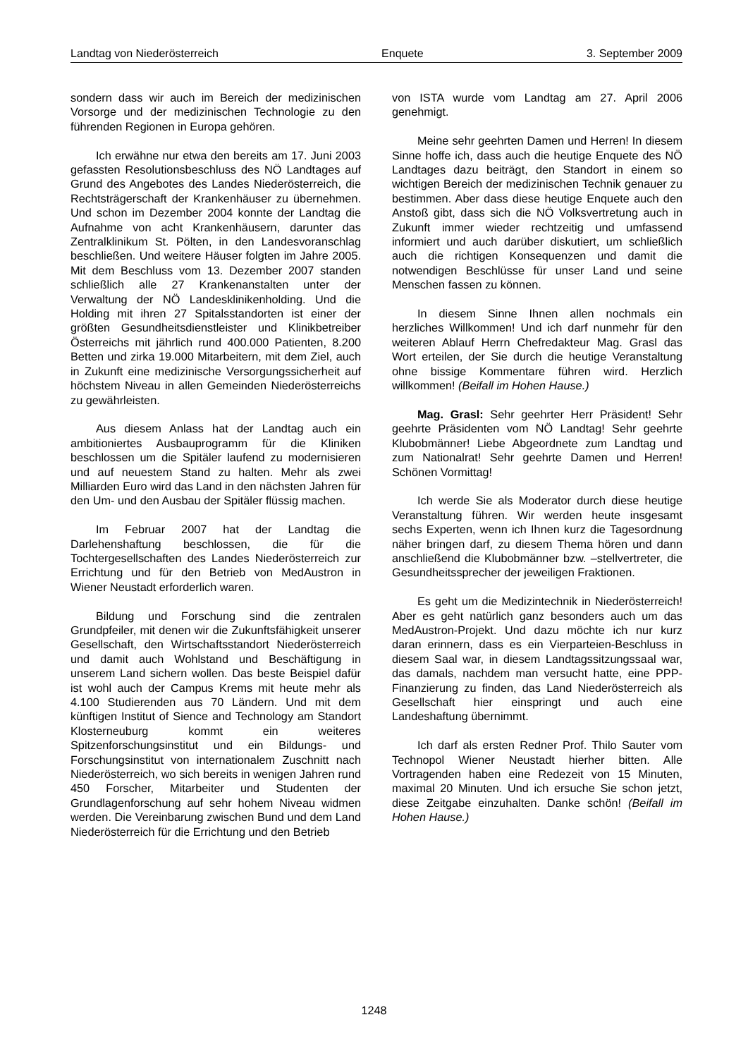Landtag von Niederösterreich Enquete 3. September 2009
sondern dass wir auch im Bereich der medizinischen Vorsorge und der medizinischen Technologie zu den führenden Regionen in Europa gehören.
Ich erwähne nur etwa den bereits am 17. Juni 2003 gefassten Resolutionsbeschluss des NÖ Landtages auf Grund des Angebotes des Landes Niederösterreich, die Rechtsträgerschaft der Krankenhäuser zu übernehmen. Und schon im Dezember 2004 konnte der Landtag die Aufnahme von acht Krankenhäusern, darunter das Zentralklinikum St. Pölten, in den Landesvoranschlag beschließen. Und weitere Häuser folgten im Jahre 2005. Mit dem Beschluss vom 13. Dezember 2007 standen schließlich alle 27 Krankenanstalten unter der Verwaltung der NÖ Landesklinikenholding. Und die Holding mit ihren 27 Spitalsstandorten ist einer der größten Gesundheitsdienstleister und Klinikbetreiber Österreichs mit jährlich rund 400.000 Patienten, 8.200 Betten und zirka 19.000 Mitarbeitern, mit dem Ziel, auch in Zukunft eine medizinische Versorgungssicherheit auf höchstem Niveau in allen Gemeinden Niederösterreichs zu gewährleisten.
Aus diesem Anlass hat der Landtag auch ein ambitioniertes Ausbauprogramm für die Kliniken beschlossen um die Spitäler laufend zu modernisieren und auf neuestem Stand zu halten. Mehr als zwei Milliarden Euro wird das Land in den nächsten Jahren für den Um- und den Ausbau der Spitäler flüssig machen.
Im Februar 2007 hat der Landtag die Darlehenshaftung beschlossen, die für die Tochtergesellschaften des Landes Niederösterreich zur Errichtung und für den Betrieb von MedAustron in Wiener Neustadt erforderlich waren.
Bildung und Forschung sind die zentralen Grundpfeiler, mit denen wir die Zukunftsfähigkeit unserer Gesellschaft, den Wirtschaftsstandort Niederösterreich und damit auch Wohlstand und Beschäftigung in unserem Land sichern wollen. Das beste Beispiel dafür ist wohl auch der Campus Krems mit heute mehr als 4.100 Studierenden aus 70 Ländern. Und mit dem künftigen Institut of Sience and Technology am Standort Klosterneuburg kommt ein weiteres Spitzenforschungsinstitut und ein Bildungs- und Forschungsinstitut von internationalem Zuschnitt nach Niederösterreich, wo sich bereits in wenigen Jahren rund 450 Forscher, Mitarbeiter und Studenten der Grundlagenforschung auf sehr hohem Niveau widmen werden. Die Vereinbarung zwischen Bund und dem Land Niederösterreich für die Errichtung und den Betrieb
von ISTA wurde vom Landtag am 27. April 2006 genehmigt.
Meine sehr geehrten Damen und Herren! In diesem Sinne hoffe ich, dass auch die heutige Enquete des NÖ Landtages dazu beiträgt, den Standort in einem so wichtigen Bereich der medizinischen Technik genauer zu bestimmen. Aber dass diese heutige Enquete auch den Anstoß gibt, dass sich die NÖ Volksvertretung auch in Zukunft immer wieder rechtzeitig und umfassend informiert und auch darüber diskutiert, um schließlich auch die richtigen Konsequenzen und damit die notwendigen Beschlüsse für unser Land und seine Menschen fassen zu können.
In diesem Sinne Ihnen allen nochmals ein herzliches Willkommen! Und ich darf nunmehr für den weiteren Ablauf Herrn Chefredakteur Mag. Grasl das Wort erteilen, der Sie durch die heutige Veranstaltung ohne bissige Kommentare führen wird. Herzlich willkommen! (Beifall im Hohen Hause.)
Mag. Grasl: Sehr geehrter Herr Präsident! Sehr geehrte Präsidenten vom NÖ Landtag! Sehr geehrte Klubobmänner! Liebe Abgeordnete zum Landtag und zum Nationalrat! Sehr geehrte Damen und Herren! Schönen Vormittag!
Ich werde Sie als Moderator durch diese heutige Veranstaltung führen. Wir werden heute insgesamt sechs Experten, wenn ich Ihnen kurz die Tagesordnung näher bringen darf, zu diesem Thema hören und dann anschließend die Klubobmänner bzw. –stellvertreter, die Gesundheitssprecher der jeweiligen Fraktionen.
Es geht um die Medizintechnik in Niederösterreich! Aber es geht natürlich ganz besonders auch um das MedAustron-Projekt. Und dazu möchte ich nur kurz daran erinnern, dass es ein Vierparteien-Beschluss in diesem Saal war, in diesem Landtagssitzungssaal war, das damals, nachdem man versucht hatte, eine PPP-Finanzierung zu finden, das Land Niederösterreich als Gesellschaft hier einspringt und auch eine Landeshaftung übernimmt.
Ich darf als ersten Redner Prof. Thilo Sauter vom Technopol Wiener Neustadt hierher bitten. Alle Vortragenden haben eine Redezeit von 15 Minuten, maximal 20 Minuten. Und ich ersuche Sie schon jetzt, diese Zeitgabe einzuhalten. Danke schön! (Beifall im Hohen Hause.)
1248